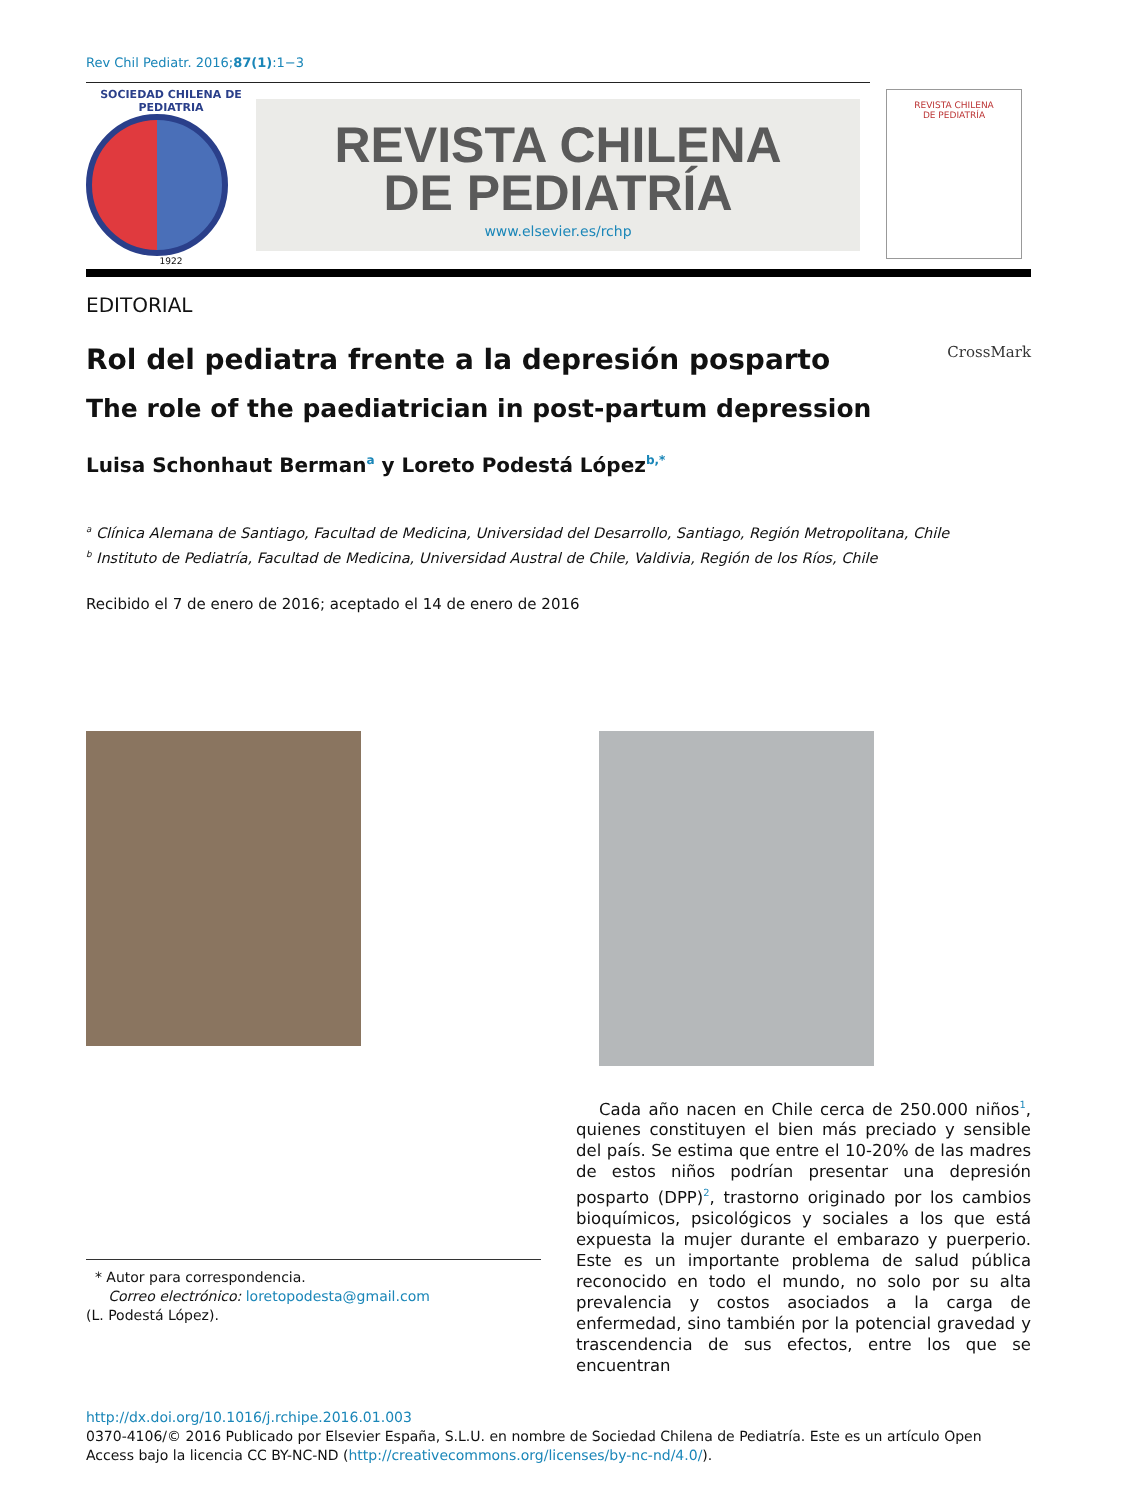Rev Chil Pediatr. 2016;87(1):1−3
SOCIEDAD CHILENA DE PEDIATRIA
1922
REVISTA CHILENA
DE PEDIATRÍA
www.elsevier.es/rchp
REVISTA CHILENA
DE PEDIATRÍA
EDITORIAL
Rol del pediatra frente a la depresión posparto CrossMark
The role of the paediatrician in post-partum depression
Luisa Schonhaut Berman<sup>a</sup> y Loreto Podestá López<sup>b,*</sup>
<sup>a</sup> Clínica Alemana de Santiago, Facultad de Medicina, Universidad del Desarrollo, Santiago, Región Metropolitana, Chile
<sup>b</sup> Instituto de Pediatría, Facultad de Medicina, Universidad Austral de Chile, Valdivia, Región de los Ríos, Chile
Recibido el 7 de enero de 2016; aceptado el 14 de enero de 2016
* Autor para correspondencia.
Correo electrónico: loretopodesta@gmail.com
(L. Podestá López).
Cada año nacen en Chile cerca de 250.000 niños<sup>1</sup>, quienes constituyen el bien más preciado y sensible del país. Se estima que entre el 10-20% de las madres de estos niños podrían presentar una depresión posparto (DPP)<sup>2</sup>, trastorno originado por los cambios bioquímicos, psicológicos y sociales a los que está expuesta la mujer durante el embarazo y puerperio. Este es un importante problema de salud pública reconocido en todo el mundo, no solo por su alta prevalencia y costos asociados a la carga de enfermedad, sino también por la potencial gravedad y trascendencia de sus efectos, entre los que se encuentran
http://dx.doi.org/10.1016/j.rchipe.2016.01.003
0370-4106/© 2016 Publicado por Elsevier España, S.L.U. en nombre de Sociedad Chilena de Pediatría. Este es un artículo Open Access bajo la licencia CC BY-NC-ND (http://creativecommons.org/licenses/by-nc-nd/4.0/).